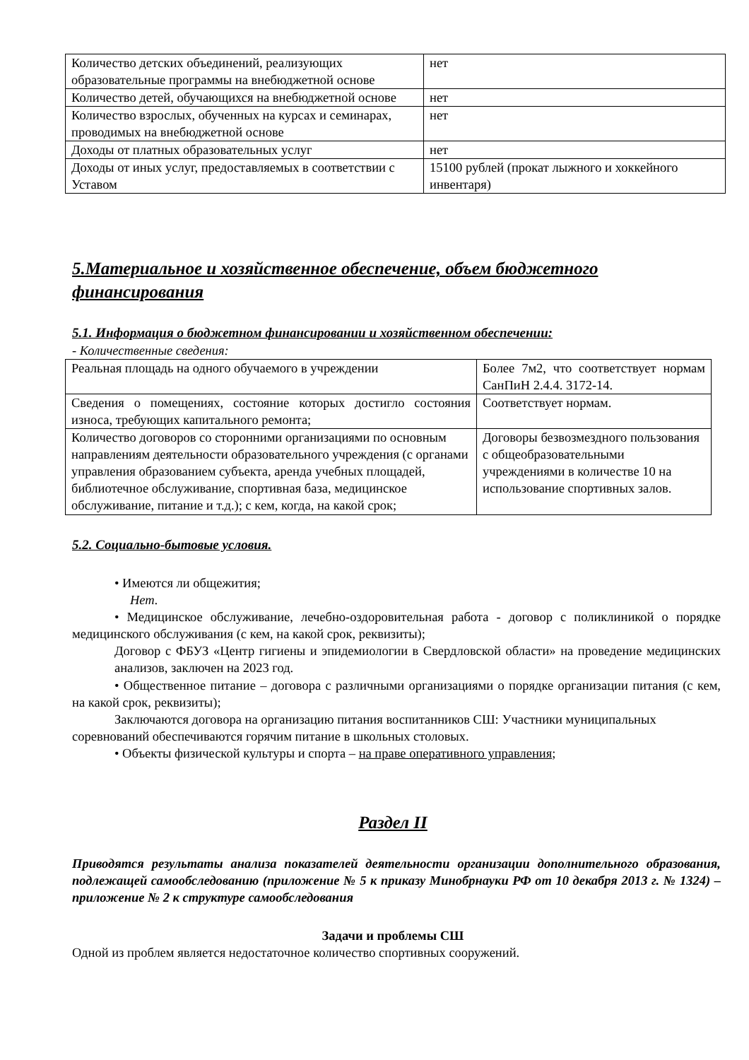| Количество детских объединений, реализующих образовательные программы на внебюджетной основе | нет |
| Количество детей, обучающихся на внебюджетной основе | нет |
| Количество взрослых, обученных на курсах и семинарах, проводимых на внебюджетной основе | нет |
| Доходы от платных образовательных услуг | нет |
| Доходы от иных услуг, предоставляемых в соответствии с Уставом | 15100 рублей (прокат лыжного и хоккейного инвентаря) |
5.Материальное и хозяйственное обеспечение, объем бюджетного финансирования
5.1. Информация о бюджетном финансировании и хозяйственном обеспечении:
- Количественные сведения:
| Реальная площадь на одного обучаемого в учреждении | Более 7м2, что соответствует нормам СанПиН 2.4.4. 3172-14. |
| Сведения о помещениях, состояние которых достигло состояния износа, требующих капитального ремонта; | Соответствует нормам. |
| Количество договоров со сторонними организациями по основным направлениям деятельности образовательного учреждения (с органами управления образованием субъекта, аренда учебных площадей, библиотечное обслуживание, спортивная база, медицинское обслуживание, питание и т.д.); с кем, когда, на какой срок; | Договоры безвозмездного пользования с общеобразовательными учреждениями в количестве 10 на использование спортивных залов. |
5.2. Социально-бытовые условия.
• Имеются ли общежития;
Нет.
• Медицинское обслуживание, лечебно-оздоровительная работа - договор с поликлиникой о порядке медицинского обслуживания (с кем, на какой срок, реквизиты);
Договор с ФБУЗ «Центр гигиены и эпидемиологии в Свердловской области» на проведение медицинских анализов, заключен на 2023 год.
• Общественное питание – договора с различными организациями о порядке организации питания (с кем, на какой срок, реквизиты);
Заключаются договора на организацию питания воспитанников СШ: Участники муниципальных соревнований обеспечиваются горячим питание в школьных столовых.
• Объекты физической культуры и спорта – на праве оперативного управления;
Раздел II
Приводятся результаты анализа показателей деятельности организации дополнительного образования, подлежащей самообследованию (приложение № 5 к приказу Минобрнауки РФ от 10 декабря 2013 г. № 1324) – приложение № 2 к структуре самообследования
Задачи и проблемы СШ
Одной из проблем является недостаточное количество спортивных сооружений.